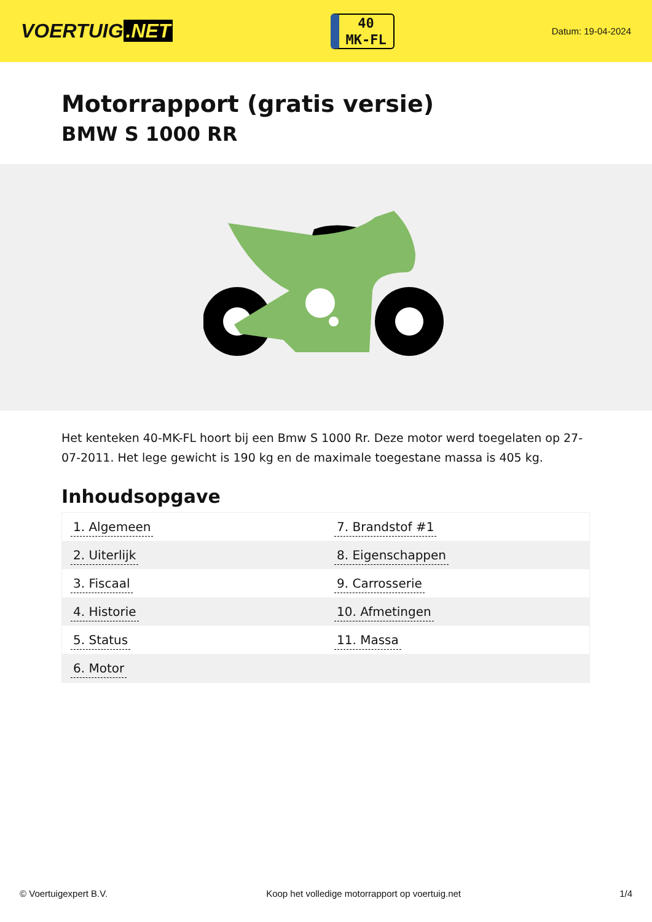VOERTUIG.NET
40
MK-FL
Datum: 19-04-2024
Motorrapport (gratis versie)
BMW S 1000 RR
Het kenteken 40-MK-FL hoort bij een Bmw S 1000 Rr. Deze motor werd toegelaten op 27-07-2011. Het lege gewicht is 190 kg en de maximale toegestane massa is 405 kg.
Inhoudsopgave
| 1. Algemeen | 7. Brandstof #1 |
| 2. Uiterlijk | 8. Eigenschappen |
| 3. Fiscaal | 9. Carrosserie |
| 4. Historie | 10. Afmetingen |
| 5. Status | 11. Massa |
| 6. Motor | |
© Voertuigexpert B.V. Koop het volledige motorrapport op voertuig.net 1/4